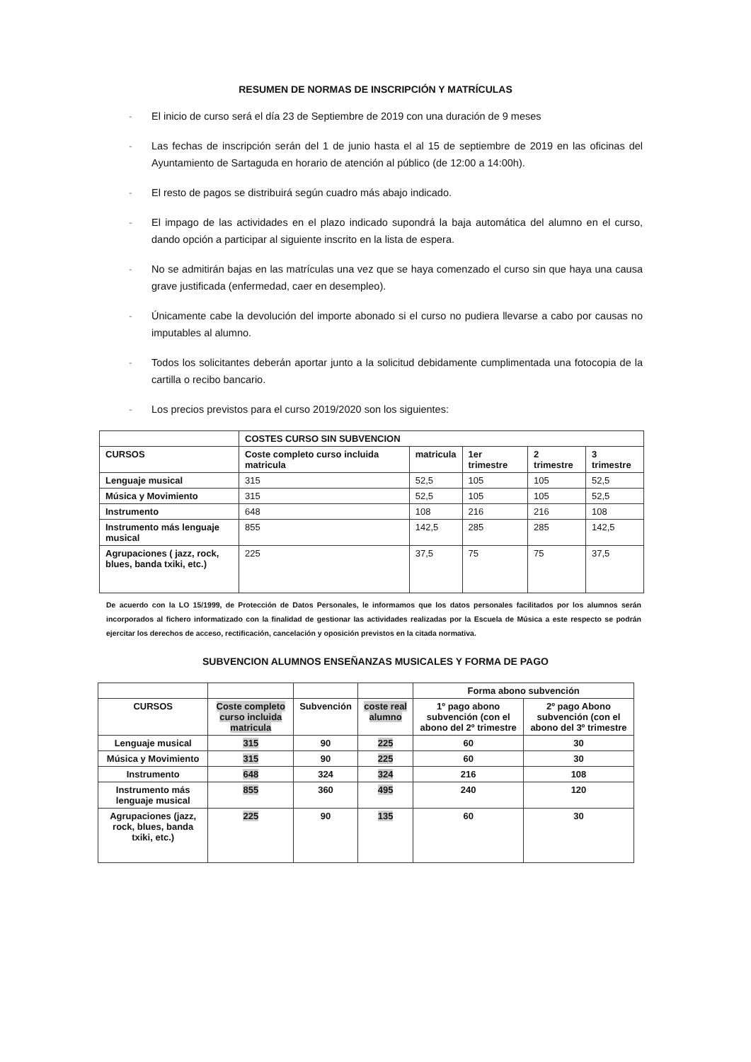RESUMEN DE NORMAS DE INSCRIPCIÓN Y MATRÍCULAS
- El inicio de curso será el día 23 de Septiembre de 2019 con una duración de 9 meses
- Las fechas de inscripción serán del 1 de junio hasta el al 15 de septiembre de 2019 en las oficinas del Ayuntamiento de Sartaguda en horario de atención al público (de 12:00 a 14:00h).
- El resto de pagos se distribuirá según cuadro más abajo indicado.
- El impago de las actividades en el plazo indicado supondrá la baja automática del alumno en el curso, dando opción a participar al siguiente inscrito en la lista de espera.
- No se admitirán bajas en las matrículas una vez que se haya comenzado el curso sin que haya una causa grave justificada (enfermedad, caer en desempleo).
- Únicamente cabe la devolución del importe abonado si el curso no pudiera llevarse a cabo por causas no imputables al alumno.
- Todos los solicitantes deberán aportar junto a la solicitud debidamente cumplimentada una fotocopia de la cartilla o recibo bancario.
- Los precios previstos para el curso 2019/2020 son los siguientes:
| | COSTES CURSO SIN SUBVENCION | | | | |
| --- | --- | --- | --- | --- | --- |
| CURSOS | Coste completo curso incluida matricula | matricula | 1er trimestre | 2 trimestre | 3 trimestre |
| Lenguaje musical | 315 | 52,5 | 105 | 105 | 52,5 |
| Música y Movimiento | 315 | 52,5 | 105 | 105 | 52,5 |
| Instrumento | 648 | 108 | 216 | 216 | 108 |
| Instrumento más lenguaje musical | 855 | 142,5 | 285 | 285 | 142,5 |
| Agrupaciones ( jazz, rock, blues, banda txiki, etc.) | 225 | 37,5 | 75 | 75 | 37,5 |
De acuerdo con la LO 15/1999, de Protección de Datos Personales, le informamos que los datos personales facilitados por los alumnos serán incorporados al fichero informatizado con la finalidad de gestionar las actividades realizadas por la Escuela de Música a este respecto se podrán ejercitar los derechos de acceso, rectificación, cancelación y oposición previstos en la citada normativa.
SUBVENCION ALUMNOS ENSEÑANZAS MUSICALES Y FORMA DE PAGO
| | | | | Forma abono subvención | |
| --- | --- | --- | --- | --- | --- |
| CURSOS | Coste completo curso incluida matricula | Subvención | coste real alumno | 1º pago abono subvención (con el abono del 2º trimestre | 2º pago Abono subvención (con el abono del 3º trimestre |
| Lenguaje musical | 315 | 90 | 225 | 60 | 30 |
| Música y Movimiento | 315 | 90 | 225 | 60 | 30 |
| Instrumento | 648 | 324 | 324 | 216 | 108 |
| Instrumento más lenguaje musical | 855 | 360 | 495 | 240 | 120 |
| Agrupaciones (jazz, rock, blues, banda txiki, etc.) | 225 | 90 | 135 | 60 | 30 |